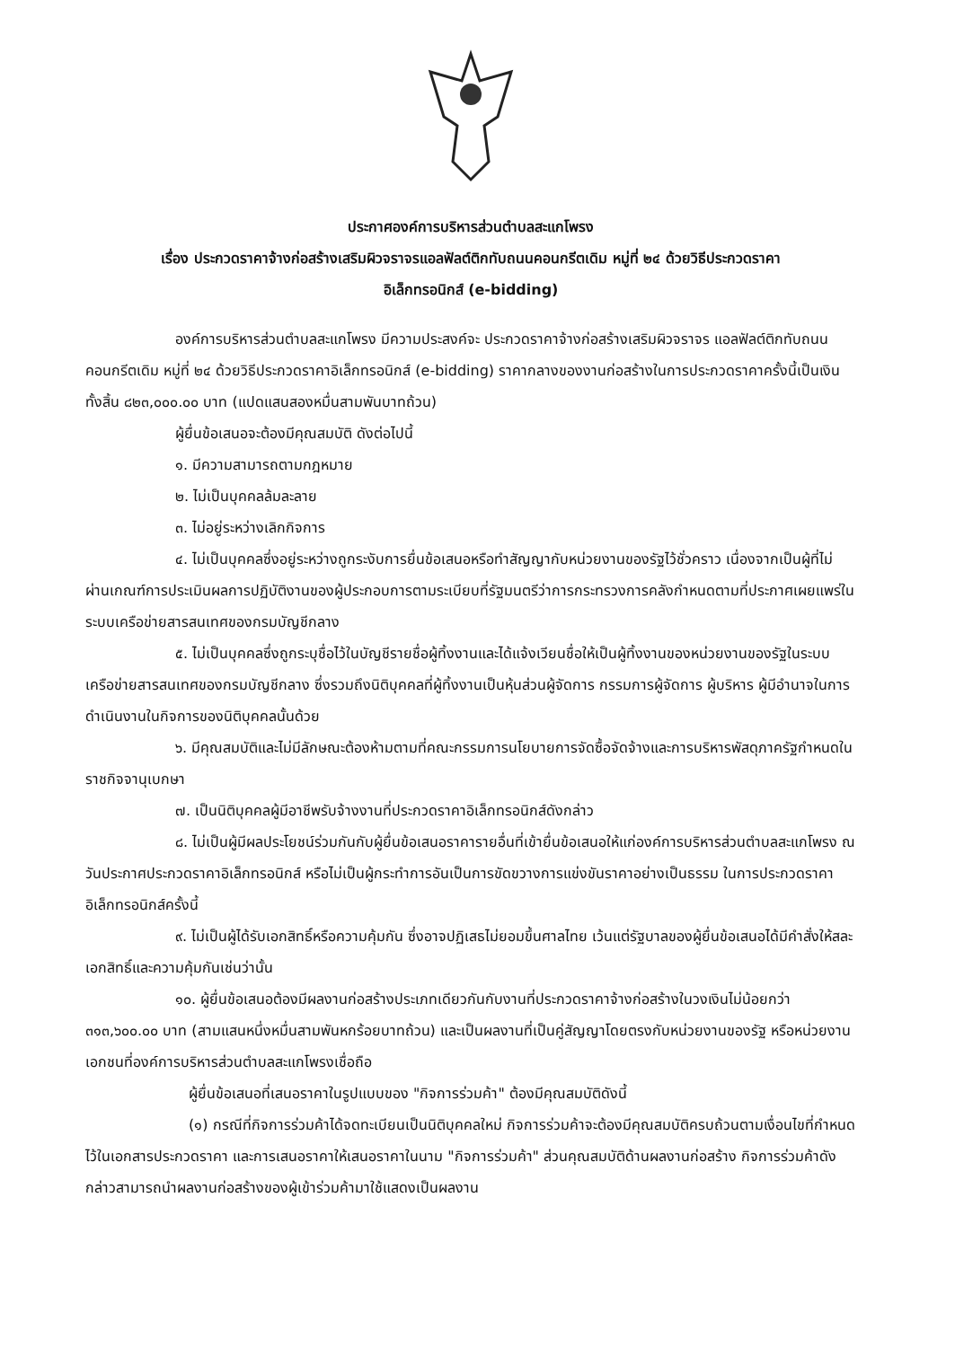ประกาศองค์การบริหารส่วนตำบลสะแกโพรง
เรื่อง ประกวดราคาจ้างก่อสร้างเสริมผิวจราจรแอลฟัลต์ติกทับถนนคอนกรีตเดิม หมู่ที่ ๒๔ ด้วยวิธีประกวดราคา
อิเล็กทรอนิกส์ (e-bidding)
องค์การบริหารส่วนตำบลสะแกโพรง มีความประสงค์จะ ประกวดราคาจ้างก่อสร้างเสริมผิวจราจร แอลฟัลต์ติกทับถนนคอนกรีตเดิม หมู่ที่ ๒๔ ด้วยวิธีประกวดราคาอิเล็กทรอนิกส์ (e-bidding) ราคากลางของงานก่อสร้างในการประกวดราคาครั้งนี้เป็นเงินทั้งสิ้น ๘๒๓,๐๐๐.๐๐ บาท (แปดแสนสองหมื่นสามพันบาทถ้วน)
ผู้ยื่นข้อเสนอจะต้องมีคุณสมบัติ ดังต่อไปนี้
๑. มีความสามารถตามกฎหมาย
๒. ไม่เป็นบุคคลล้มละลาย
๓. ไม่อยู่ระหว่างเลิกกิจการ
๔. ไม่เป็นบุคคลซึ่งอยู่ระหว่างถูกระงับการยื่นข้อเสนอหรือทำสัญญากับหน่วยงานของรัฐไว้ชั่วคราว เนื่องจากเป็นผู้ที่ไม่ผ่านเกณฑ์การประเมินผลการปฏิบัติงานของผู้ประกอบการตามระเบียบที่รัฐมนตรีว่าการกระทรวงการคลังกำหนดตามที่ประกาศเผยแพร่ในระบบเครือข่ายสารสนเทศของกรมบัญชีกลาง
๕. ไม่เป็นบุคคลซึ่งถูกระบุชื่อไว้ในบัญชีรายชื่อผู้ทิ้งงานและได้แจ้งเวียนชื่อให้เป็นผู้ทิ้งงานของหน่วยงานของรัฐในระบบเครือข่ายสารสนเทศของกรมบัญชีกลาง ซึ่งรวมถึงนิติบุคคลที่ผู้ทิ้งงานเป็นหุ้นส่วนผู้จัดการ กรรมการผู้จัดการ ผู้บริหาร ผู้มีอำนาจในการดำเนินงานในกิจการของนิติบุคคลนั้นด้วย
๖. มีคุณสมบัติและไม่มีลักษณะต้องห้ามตามที่คณะกรรมการนโยบายการจัดซื้อจัดจ้างและการบริหารพัสดุภาครัฐกำหนดในราชกิจจานุเบกษา
๗. เป็นนิติบุคคลผู้มีอาชีพรับจ้างงานที่ประกวดราคาอิเล็กทรอนิกส์ดังกล่าว
๘. ไม่เป็นผู้มีผลประโยชน์ร่วมกันกับผู้ยื่นข้อเสนอราคารายอื่นที่เข้ายื่นข้อเสนอให้แก่องค์การบริหารส่วนตำบลสะแกโพรง ณ วันประกาศประกวดราคาอิเล็กทรอนิกส์ หรือไม่เป็นผู้กระทำการอันเป็นการขัดขวางการแข่งขันราคาอย่างเป็นธรรม ในการประกวดราคาอิเล็กทรอนิกส์ครั้งนี้
๙. ไม่เป็นผู้ได้รับเอกสิทธิ์หรือความคุ้มกัน ซึ่งอาจปฏิเสธไม่ยอมขึ้นศาลไทย เว้นแต่รัฐบาลของผู้ยื่นข้อเสนอได้มีคำสั่งให้สละเอกสิทธิ์และความคุ้มกันเช่นว่านั้น
๑๐. ผู้ยื่นข้อเสนอต้องมีผลงานก่อสร้างประเภทเดียวกันกับงานที่ประกวดราคาจ้างก่อสร้างในวงเงินไม่น้อยกว่า ๓๑๓,๖๐๐.๐๐ บาท (สามแสนหนึ่งหมื่นสามพันหกร้อยบาทถ้วน) และเป็นผลงานที่เป็นคู่สัญญาโดยตรงกับหน่วยงานของรัฐ หรือหน่วยงานเอกชนที่องค์การบริหารส่วนตำบลสะแกโพรงเชื่อถือ
ผู้ยื่นข้อเสนอที่เสนอราคาในรูปแบบของ "กิจการร่วมค้า" ต้องมีคุณสมบัติดังนี้
(๑) กรณีที่กิจการร่วมค้าได้จดทะเบียนเป็นนิติบุคคลใหม่ กิจการร่วมค้าจะต้องมีคุณสมบัติครบถ้วนตามเงื่อนไขที่กำหนดไว้ในเอกสารประกวดราคา และการเสนอราคาให้เสนอราคาในนาม "กิจการร่วมค้า" ส่วนคุณสมบัติด้านผลงานก่อสร้าง กิจการร่วมค้าดังกล่าวสามารถนำผลงานก่อสร้างของผู้เข้าร่วมค้ามาใช้แสดงเป็นผลงาน